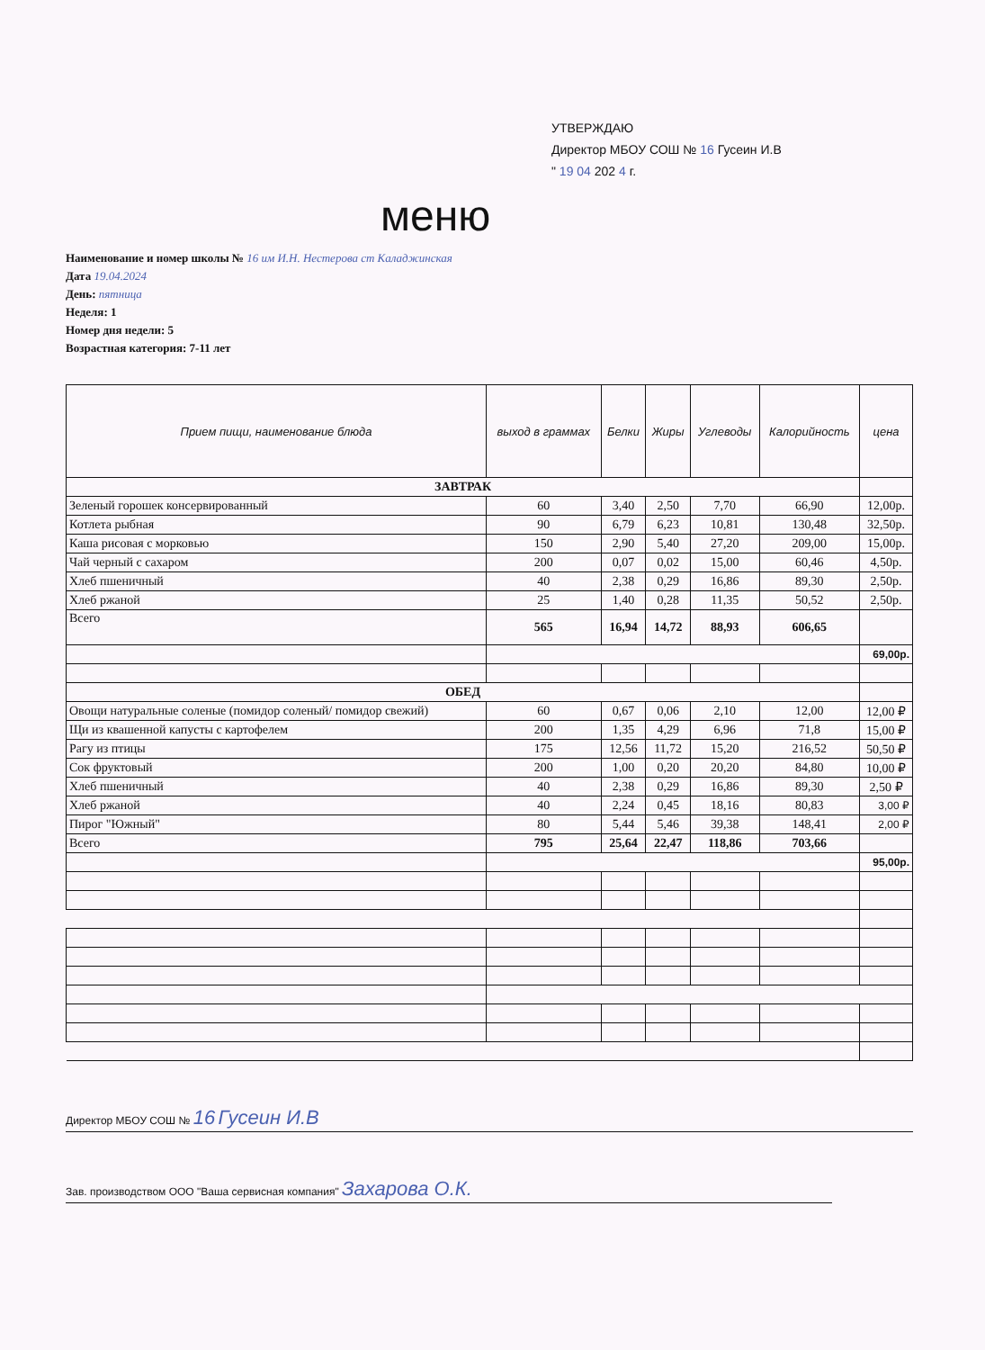УТВЕРЖДАЮ
Директор МБОУ СОШ № 16 Гусеин И.В
" 19 04 202 4 г.
меню
Наименование и номер школы № 16 им И.Н. Нестерова ст Каладжинская
Дата 19.04.2024
День: пятница
Неделя: 1
Номер дня недели: 5
Возрастная категория: 7-11 лет
| Прием пищи, наименование блюда | выход в граммах | Белки | Жиры | Углеводы | Калорийность | цена |
| --- | --- | --- | --- | --- | --- | --- |
| ЗАВТРАК | | | | | | |
| Зеленый горошек консервированный | 60 | 3,40 | 2,50 | 7,70 | 66,90 | 12,00р. |
| Котлета рыбная | 90 | 6,79 | 6,23 | 10,81 | 130,48 | 32,50р. |
| Каша рисовая с морковью | 150 | 2,90 | 5,40 | 27,20 | 209,00 | 15,00р. |
| Чай черный с сахаром | 200 | 0,07 | 0,02 | 15,00 | 60,46 | 4,50р. |
| Хлеб пшеничный | 40 | 2,38 | 0,29 | 16,86 | 89,30 | 2,50р. |
| Хлеб ржаной | 25 | 1,40 | 0,28 | 11,35 | 50,52 | 2,50р. |
| Всего | 565 | 16,94 | 14,72 | 88,93 | 606,65 | |
| | | | | | | 69,00р. |
| ОБЕД | | | | | | |
| Овощи натуральные соленые (помидор соленый/ помидор свежий) | 60 | 0,67 | 0,06 | 2,10 | 12,00 | 12,00 ₽ |
| Щи из квашенной капусты с картофелем | 200 | 1,35 | 4,29 | 6,96 | 71,8 | 15,00 ₽ |
| Рагу из птицы | 175 | 12,56 | 11,72 | 15,20 | 216,52 | 50,50 ₽ |
| Сок фруктовый | 200 | 1,00 | 0,20 | 20,20 | 84,80 | 10,00 ₽ |
| Хлеб пшеничный | 40 | 2,38 | 0,29 | 16,86 | 89,30 | 2,50 ₽ |
| Хлеб ржаной | 40 | 2,24 | 0,45 | 18,16 | 80,83 | 3,00 ₽ |
| Пирог "Южный" | 80 | 5,44 | 5,46 | 39,38 | 148,41 | 2,00 ₽ |
| Всего | 795 | 25,64 | 22,47 | 118,86 | 703,66 | |
| | | | | | | 95,00р. |
Директор МБОУ СОШ № 16 Гусеин И.В
Зав. производством ООО "Ваша сервисная компания" Захарова О.К.